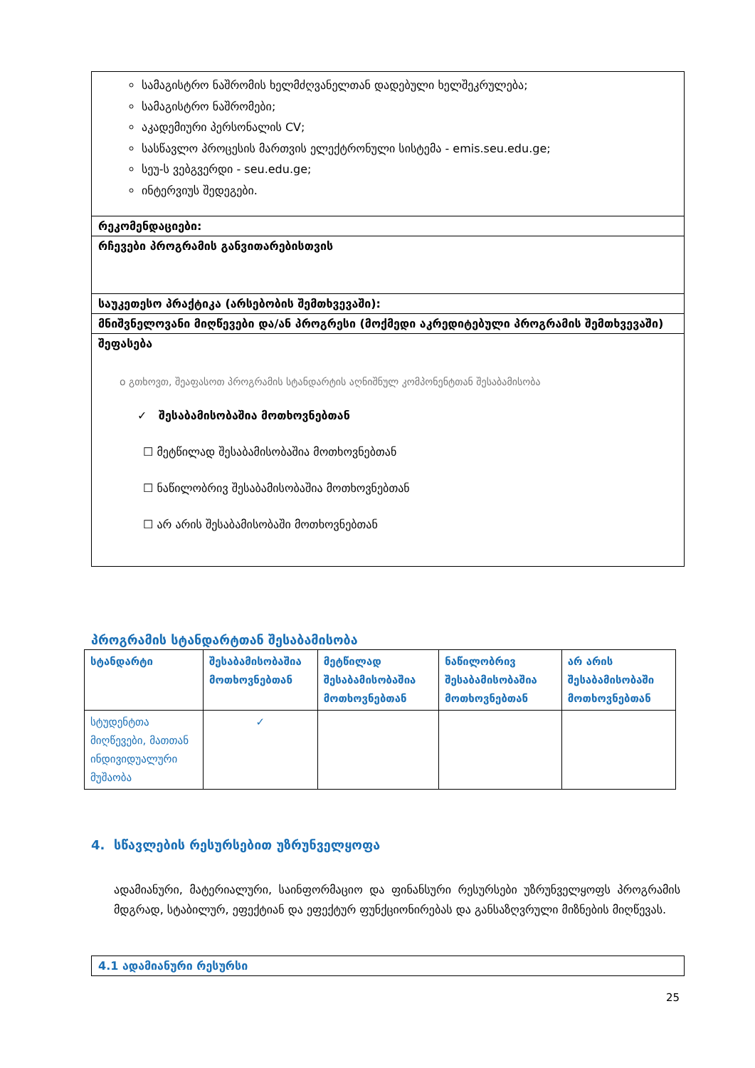სამაგისტრო ნაშრომის ხელმძღვანელთან დადებული ხელშეკრულება;
სამაგისტრო ნაშრომები;
აკადემიური პერსონალის CV;
სასწავლო პროცესის მართვის ელექტრონული სისტემა - emis.seu.edu.ge;
სეუ-ს ვებგვერდი - seu.edu.ge;
ინტერვიუს შედეგები.
რეკომენდაციები:
რჩევები პროგრამის განვითარებისთვის
საუკეთესო პრაქტიკა (არსებობის შემთხვევაში):
მნიშვნელოვანი მიღწევები და/ან პროგრესი (მოქმედი აკრედიტებული პროგრამის შემთხვევაში)
შეფასება
o გთხოვთ, შეაფასოთ პროგრამის სტანდარტის აღნიშნულ კომპონენტთან შესაბამისობა
✓ შესაბამისობაშია მოთხოვნებთან
☐ მეტწილად შესაბამისობაშია მოთხოვნებთან
☐ ნაწილობრივ შესაბამისობაშია მოთხოვნებთან
☐ არ არის შესაბამისობაში მოთხოვნებთან
პროგრამის სტანდარტთან შესაბამისობა
| სტანდარტი | შესაბამისობაშია მოთხოვნებთან | მეტწილად შესაბამისობაშია მოთხოვნებთან | ნაწილობრივ შესაბამისობაშია მოთხოვნებთან | არ არის შესაბამისობაში მოთხოვნებთან |
| --- | --- | --- | --- | --- |
| სტუდენტთა მიღწევები, მათთან ინდივიდუალური მუშაობა | ✓ | | | |
4. სწავლების რესურსებით უზრუნველყოფა
ადამიანური, მატერიალური, საინფორმაციო და ფინანსური რესურსები უზრუნველყოფს პროგრამის მდგრად, სტაბილურ, ეფექტიან და ეფექტურ ფუნქციონირებას და განსაზღვრული მიზნების მიღწევას.
4.1 ადამიანური რესურსი
25